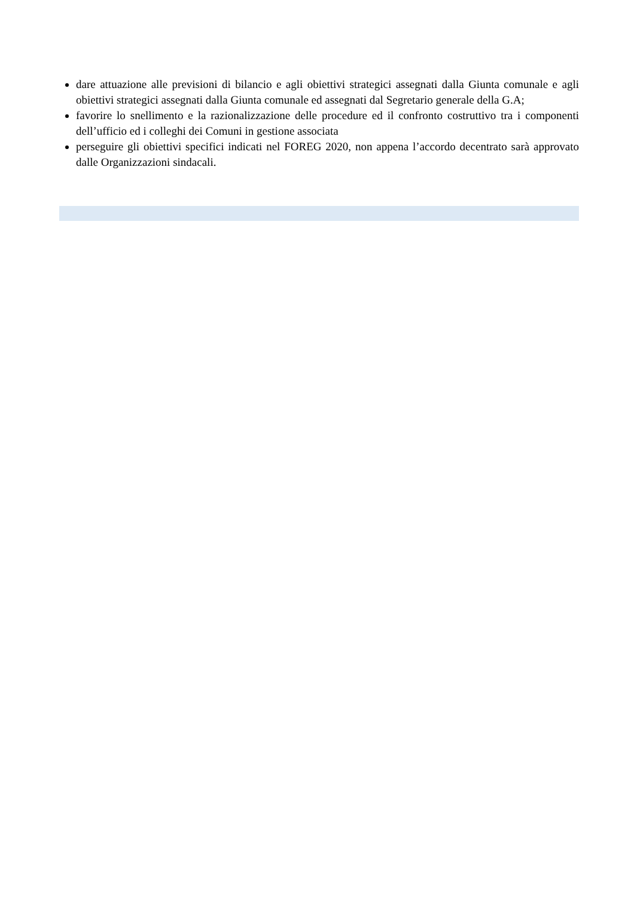dare attuazione alle previsioni di bilancio e agli obiettivi strategici assegnati dalla Giunta comunale e agli obiettivi strategici assegnati dalla Giunta comunale ed assegnati dal Segretario generale della G.A;
favorire lo snellimento e la razionalizzazione delle procedure ed il confronto costruttivo tra i componenti dell’ufficio ed i colleghi dei Comuni in gestione associata
perseguire gli obiettivi specifici indicati nel FOREG 2020, non appena l’accordo decentrato sarà approvato dalle Organizzazioni sindacali.